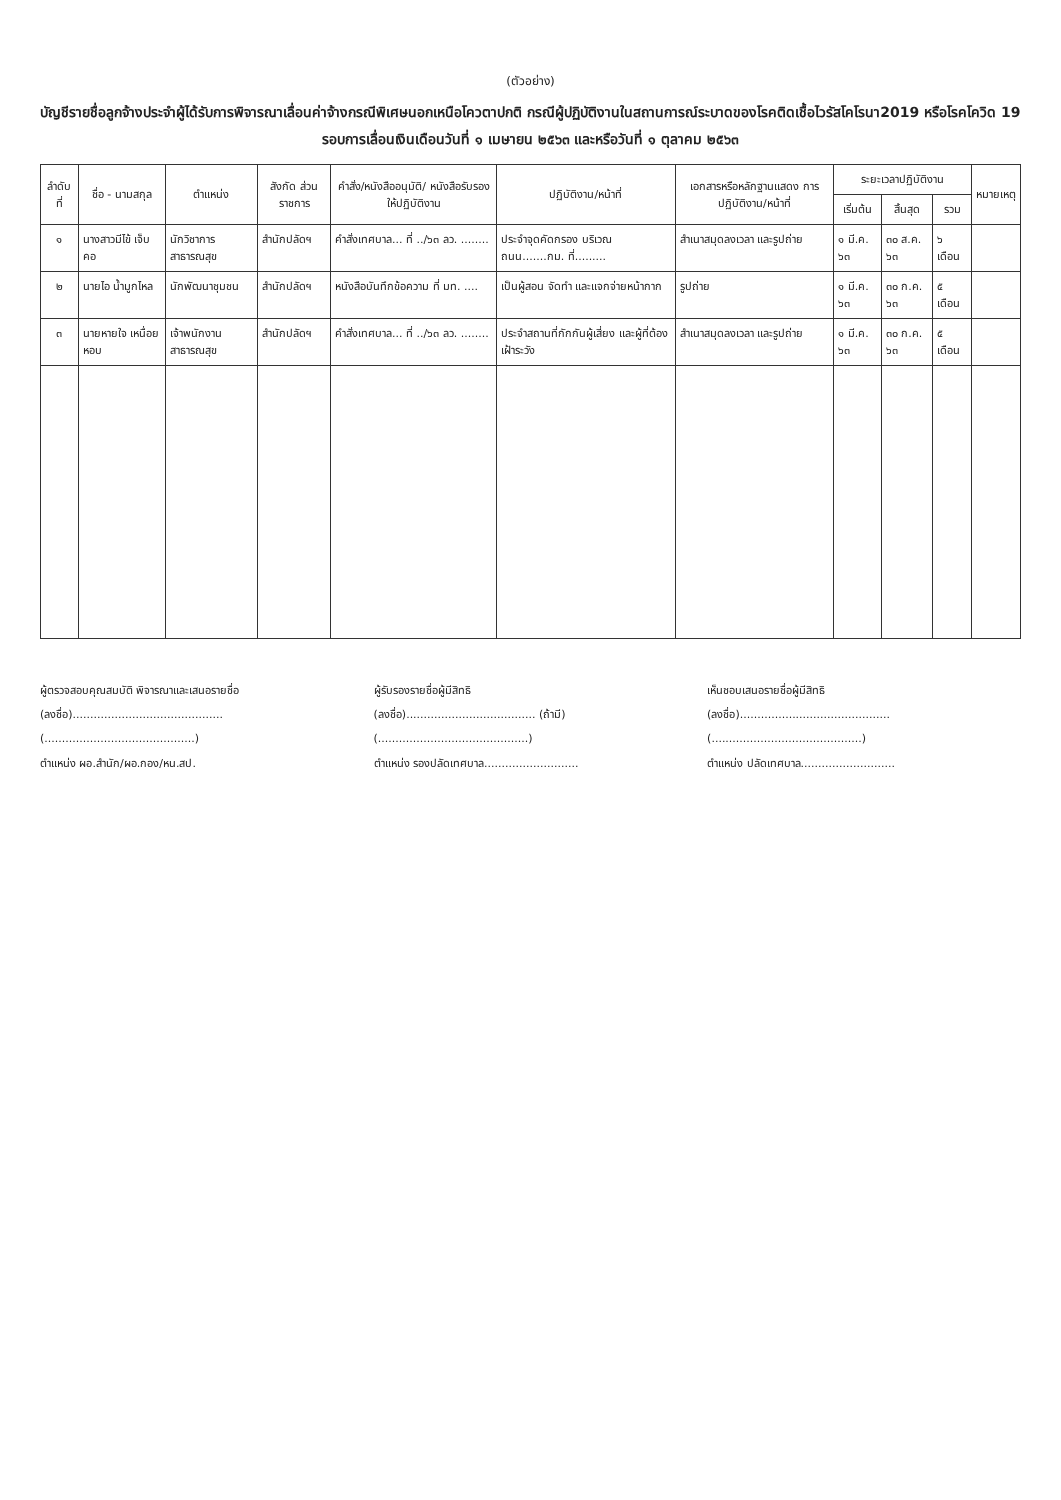(ตัวอย่าง)
บัญชีรายชื่อลูกจ้างประจำผู้ได้รับการพิจารณาเลื่อนค่าจ้างกรณีพิเศษนอกเหนือโควตาปกติ กรณีผู้ปฏิบัติงานในสถานการณ์ระบาดของโรคติดเชื้อไวรัสโคโรนา2019 หรือโรคโควิด 19
รอบการเลื่อนเงินเดือนวันที่ ๑ เมษายน ๒๕๖๓ และหรือวันที่ ๑ ตุลาคม ๒๕๖๓
| ลำดับที่ | ชื่อ - นามสกุล | ตำแหน่ง | สังกัด ส่วนราชการ | คำสั่ง/หนังสืออนุมัติ/ หนังสือรับรองให้ปฏิบัติงาน | ปฏิบัติงาน/หน้าที่ | เอกสารหรือหลักฐานแสดง การปฏิบัติงาน/หน้าที่ | ระยะเวลาปฏิบัติงาน | | | หมายเหตุ |
| --- | --- | --- | --- | --- | --- | --- | --- | --- | --- | --- |
| | | | | | | | เริ่มต้น | สิ้นสุด | รวม | |
| ๑ | นางสาวมีไข้ เจ็บคอ | นักวิชาการสาธารณสุข | สำนักปลัดฯ | คำสั่งเทศบาล... ที่ ../๖๓ ลว. ........ | ประจำจุดคัดกรอง บริเวณถนน.......กม. ที่......... | สำเนาสมุดลงเวลา และรูปถ่าย | ๑ มี.ค. ๖๓ | ๓๐ ส.ค. ๖๓ | ๖ เดือน | |
| ๒ | นายไอ น้ำมูกไหล | นักพัฒนาชุมชน | สำนักปลัดฯ | หนังสือบันทึกข้อความ ที่ มท. .... | เป็นผู้สอน จัดทำ และแจกจ่ายหน้ากาก | รูปถ่าย | ๑ มี.ค. ๖๓ | ๓๐ ก.ค. ๖๓ | ๕ เดือน | |
| ๓ | นายหายใจ เหนื่อยหอบ | เจ้าพนักงานสาธารณสุข | สำนักปลัดฯ | คำสั่งเทศบาล... ที่ ../๖๓ ลว. ........ | ประจำสถานที่กักกันผู้เสี่ยง และผู้ที่ต้องเฝ้าระวัง | สำเนาสมุดลงเวลา และรูปถ่าย | ๑ มี.ค. ๖๓ | ๓๐ ก.ค. ๖๓ | ๕ เดือน | |
ผู้ตรวจสอบคุณสมบัติ พิจารณาและเสนอรายชื่อ
(ลงชื่อ)...........................................
(...........................................)
ตำแหน่ง ผอ.สำนัก/ผอ.กอง/หน.สป.
ผู้รับรองรายชื่อผู้มีสิทธิ
(ลงชื่อ)..................................... (ถ้ามี)
(...........................................)
ตำแหน่ง รองปลัดเทศบาล...........................
เห็นชอบเสนอรายชื่อผู้มีสิทธิ
(ลงชื่อ)...........................................
(...........................................)
ตำแหน่ง ปลัดเทศบาล...........................